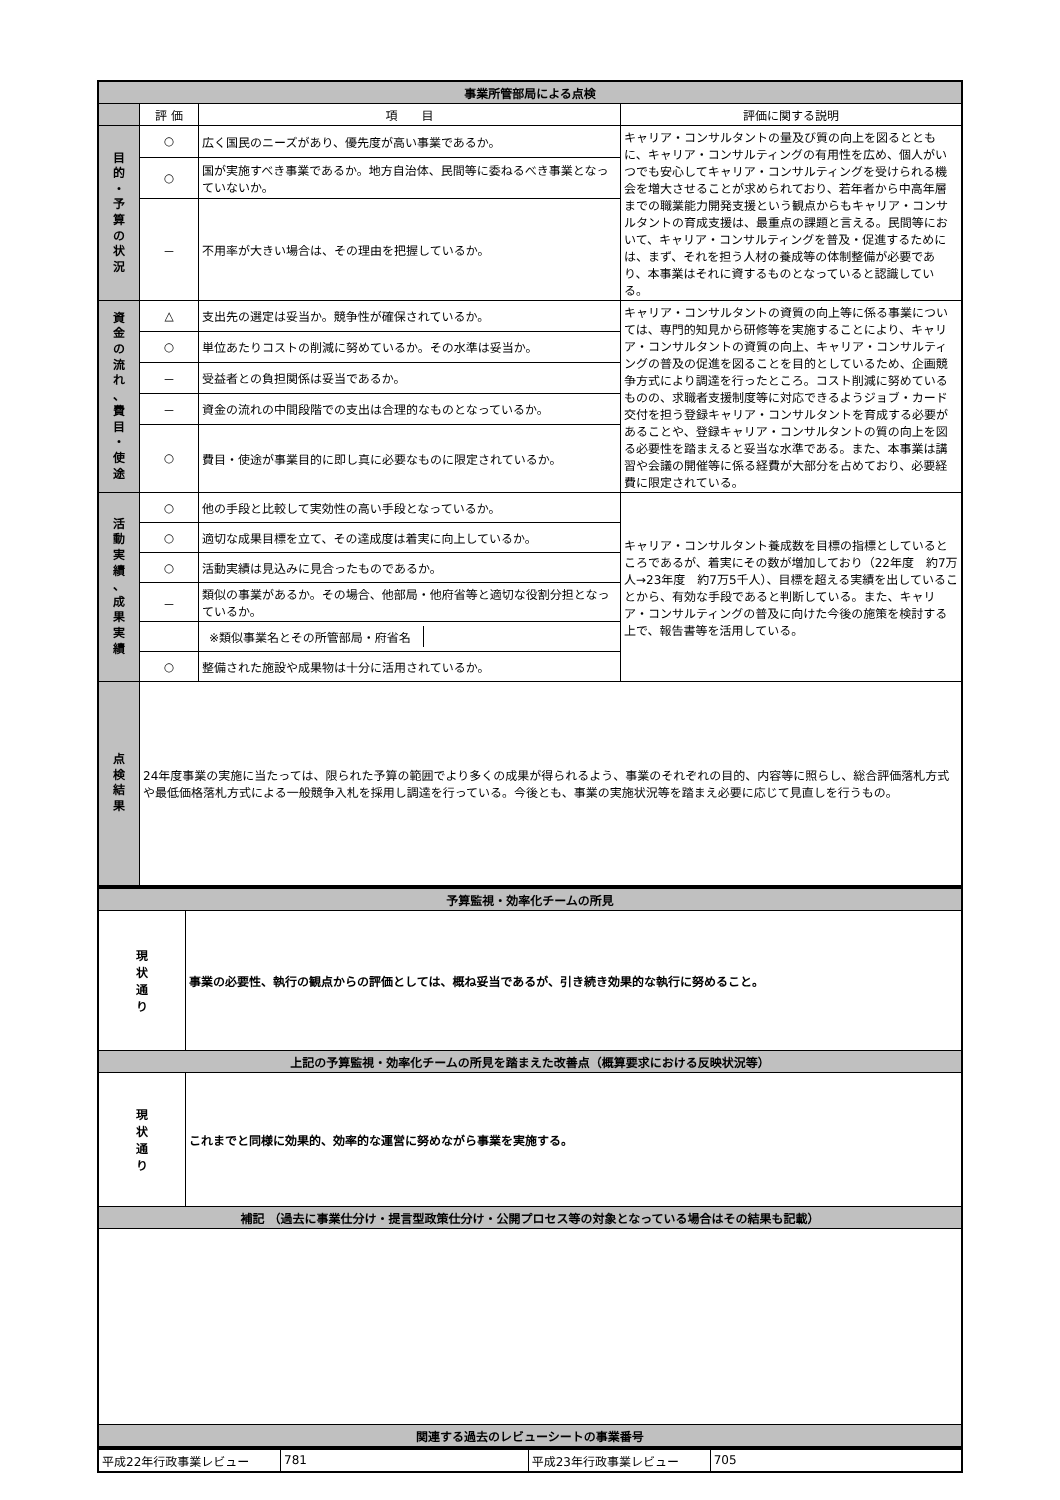| 事業所管部局による点検 | | | |
| | 評 価 | 項 目 | 評価に関する説明 |
| 目 的 ・ 予 算 の 状 況 | ○ | 広く国民のニーズがあり、優先度が高い事業であるか。 | キャリア・コンサルタントの量及び質の向上を図るとともに、キャリア・コンサルティングの有用性を広め、個人がいつでも安心してキャリア・コンサルティングを受けられる機会を増大させることが求められており、若年者から中高年層までの職業能力開発支援という観点からもキャリア・コンサルタントの育成支援は、最重点の課題と言える。民間等において、キャリア・コンサルティングを普及・促進するためには、まず、それを担う人材の養成等の体制整備が必要であり、本事業はそれに資するものとなっていると認識している。 |
| | ○ | 国が実施すべき事業であるか。地方自治体、民間等に委ねるべき事業となっていないか。 | |
| | － | 不用率が大きい場合は、その理由を把握しているか。 | |
| 資 金 の 流 れ 、 費 目 ・ 使 途 | △ | 支出先の選定は妥当か。競争性が確保されているか。 | キャリア・コンサルタントの資質の向上等に係る事業については、専門的知見から研修等を実施することにより、キャリア・コンサルタントの資質の向上、キャリア・コンサルティングの普及の促進を図ることを目的としているため、企画競争方式により調達を行ったところ。コスト削減に努めているものの、求職者支援制度等に対応できるようジョブ・カード交付を担う登録キャリア・コンサルタントを育成する必要があることや、登録キャリア・コンサルタントの質の向上を図る必要性を踏まえると妥当な水準である。また、本事業は講習や会議の開催等に係る経費が大部分を占めており、必要経費に限定されている。 |
| | ○ | 単位あたりコストの削減に努めているか。その水準は妥当か。 | |
| | － | 受益者との負担関係は妥当であるか。 | |
| | － | 資金の流れの中間段階での支出は合理的なものとなっているか。 | |
| | ○ | 費目・使途が事業目的に即し真に必要なものに限定されているか。 | |
| 活 動 実 績 、 成 果 実 績 | ○ | 他の手段と比較して実効性の高い手段となっているか。 | キャリア・コンサルタント養成数を目標の指標としているところであるが、着実にその数が増加しており（22年度 約7万人→23年度 約7万5千人）、目標を超える実績を出していることから、有効な手段であると判断している。また、キャリア・コンサルティングの普及に向けた今後の施策を検討する上で、報告書等を活用している。 |
| | ○ | 適切な成果目標を立て、その達成度は着実に向上しているか。 | |
| | ○ | 活動実績は見込みに見合ったものであるか。 | |
| | － | 類似の事業があるか。その場合、他部局・他府省等と適切な役割分担となっているか。 | |
| | | / ※類似事業名とその所管部局・府省名 / / | |
| | ○ | 整備された施設や成果物は十分に活用されているか。 | |
| 点 検 結 果 | 24年度事業の実施に当たっては、限られた予算の範囲でより多くの成果が得られるよう、事業のそれぞれの目的、内容等に照らし、総合評価落札方式や最低価格落札方式による一般競争入札を採用し調達を行っている。今後とも、事業の実施状況等を踏まえ必要に応じて見直しを行うもの。 | | |
| 予算監視・効率化チームの所見 | |
| 現 状 通 り | 事業の必要性、執行の観点からの評価としては、概ね妥当であるが、引き続き効果的な執行に努めること。 |
| 上記の予算監視・効率化チームの所見を踏まえた改善点（概算要求における反映状況等） | |
| 現 状 通 り | これまでと同様に効果的、効率的な運営に努めながら事業を実施する。 |
| 補記 （過去に事業仕分け・提言型政策仕分け・公開プロセス等の対象となっている場合はその結果も記載） | |
| 関連する過去のレビューシートの事業番号 | |
| 平成22年行政事業レビュー | 781 | 平成23年行政事業レビュー | 705 |